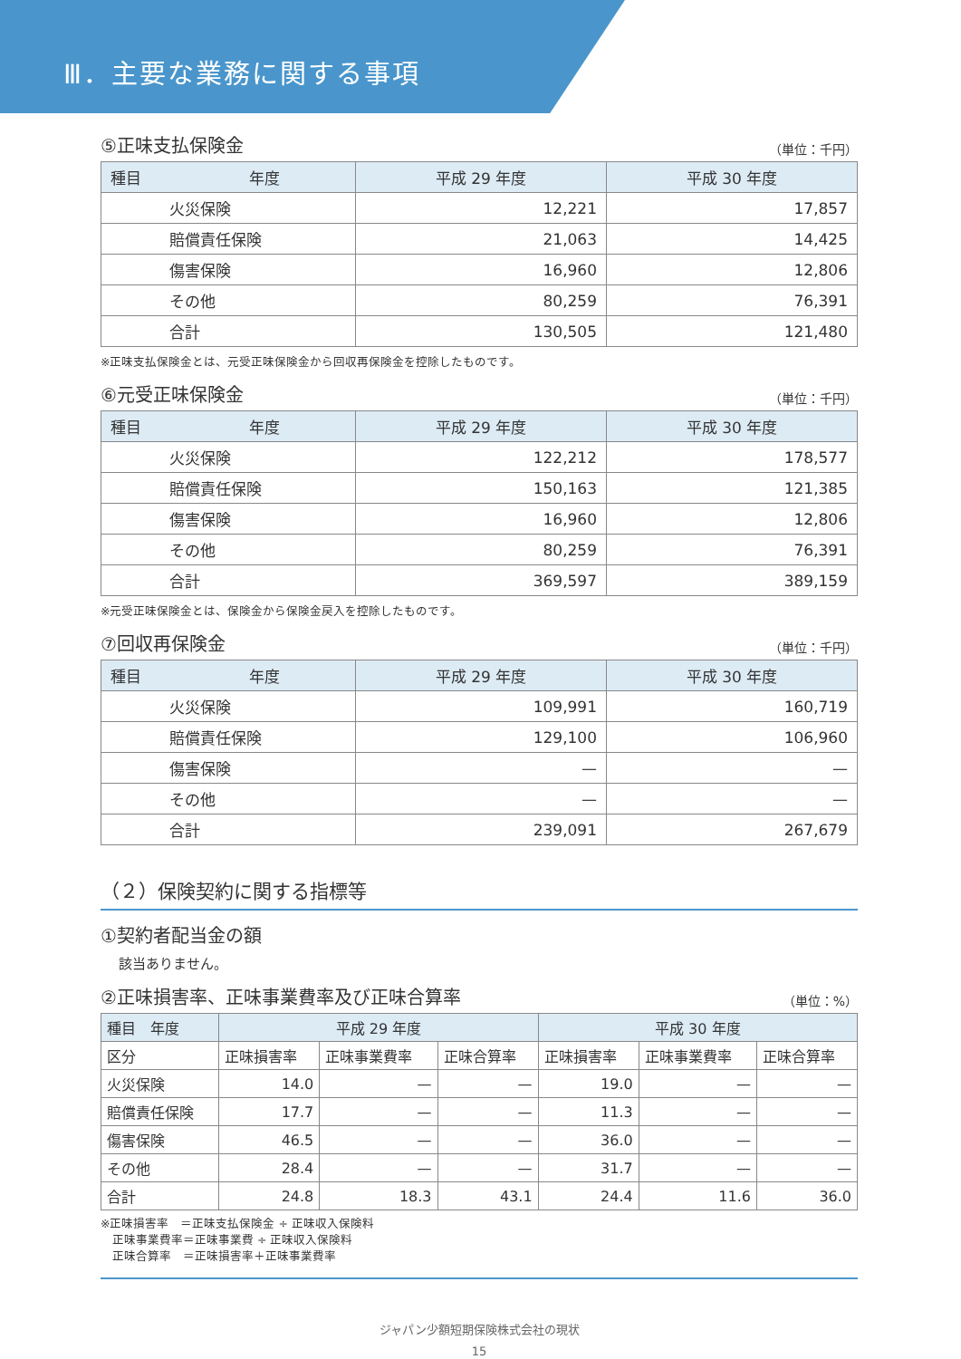Ⅲ．主要な業務に関する事項
⑤正味支払保険金
（単位：千円）
| 種目 年度 | 平成 29 年度 | 平成 30 年度 |
| --- | --- | --- |
| 火災保険 | 12,221 | 17,857 |
| 賠償責任保険 | 21,063 | 14,425 |
| 傷害保険 | 16,960 | 12,806 |
| その他 | 80,259 | 76,391 |
| 合計 | 130,505 | 121,480 |
※正味支払保険金とは、元受正味保険金から回収再保険金を控除したものです。
⑥元受正味保険金
（単位：千円）
| 種目 年度 | 平成 29 年度 | 平成 30 年度 |
| --- | --- | --- |
| 火災保険 | 122,212 | 178,577 |
| 賠償責任保険 | 150,163 | 121,385 |
| 傷害保険 | 16,960 | 12,806 |
| その他 | 80,259 | 76,391 |
| 合計 | 369,597 | 389,159 |
※元受正味保険金とは、保険金から保険金戻入を控除したものです。
⑦回収再保険金
（単位：千円）
| 種目 年度 | 平成 29 年度 | 平成 30 年度 |
| --- | --- | --- |
| 火災保険 | 109,991 | 160,719 |
| 賠償責任保険 | 129,100 | 106,960 |
| 傷害保険 | — | — |
| その他 | — | — |
| 合計 | 239,091 | 267,679 |
（２）保険契約に関する指標等
①契約者配当金の額
該当ありません。
②正味損害率、正味事業費率及び正味合算率
（単位：%）
| 種目 年度 | 平成 29 年度 | | | 平成 30 年度 | | |
| --- | --- | --- | --- | --- | --- | --- |
| 区分 | 正味損害率 | 正味事業費率 | 正味合算率 | 正味損害率 | 正味事業費率 | 正味合算率 |
| 火災保険 | 14.0 | — | — | 19.0 | — | — |
| 賠償責任保険 | 17.7 | — | — | 11.3 | — | — |
| 傷害保険 | 46.5 | — | — | 36.0 | — | — |
| その他 | 28.4 | — | — | 31.7 | — | — |
| 合計 | 24.8 | 18.3 | 43.1 | 24.4 | 11.6 | 36.0 |
※正味損害率　＝正味支払保険金 ÷ 正味収入保険料
　正味事業費率＝正味事業費 ÷ 正味収入保険料
　正味合算率　＝正味損害率＋正味事業費率
ジャパン少額短期保険株式会社の現状
15